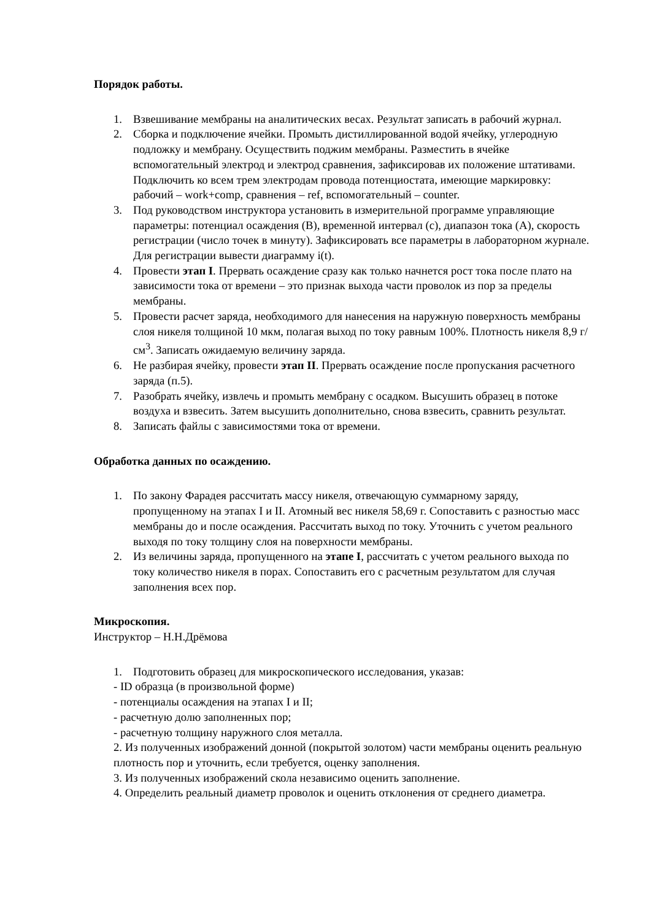Порядок работы.
1. Взвешивание мембраны на аналитических весах. Результат записать в рабочий журнал.
2. Сборка и подключение ячейки. Промыть дистиллированной водой ячейку, углеродную подложку и мембрану. Осуществить поджим мембраны. Разместить в ячейке вспомогательный электрод и электрод сравнения, зафиксировав их положение штативами. Подключить ко всем трем электродам провода потенциостата, имеющие маркировку: рабочий – work+comp, сравнения – ref, вспомогательный – counter.
3. Под руководством инструктора установить в измерительной программе управляющие параметры: потенциал осаждения (В), временной интервал (с), диапазон тока (А), скорость регистрации (число точек в минуту). Зафиксировать все параметры в лабораторном журнале. Для регистрации вывести диаграмму i(t).
4. Провести этап I. Прервать осаждение сразу как только начнется рост тока после плато на зависимости тока от времени – это признак выхода части проволок из пор за пределы мембраны.
5. Провести расчет заряда, необходимого для нанесения на наружную поверхность мембраны слоя никеля толщиной 10 мкм, полагая выход по току равным 100%. Плотность никеля 8,9 г/см<sup>3</sup>. Записать ожидаемую величину заряда.
6. Не разбирая ячейку, провести этап II. Прервать осаждение после пропускания расчетного заряда (п.5).
7. Разобрать ячейку, извлечь и промыть мембрану с осадком. Высушить образец в потоке воздуха и взвесить. Затем высушить дополнительно, снова взвесить, сравнить результат.
8. Записать файлы с зависимостями тока от времени.
Обработка данных по осаждению.
1. По закону Фарадея рассчитать массу никеля, отвечающую суммарному заряду, пропущенному на этапах I и II. Атомный вес никеля 58,69 г. Сопоставить с разностью масс мембраны до и после осаждения. Рассчитать выход по току. Уточнить с учетом реального выходя по току толщину слоя на поверхности мембраны.
2. Из величины заряда, пропущенного на этапе I, рассчитать с учетом реального выхода по току количество никеля в порах. Сопоставить его с расчетным результатом для случая заполнения всех пор.
Микроскопия.
Инструктор – Н.Н.Дрёмова
1. Подготовить образец для микроскопического исследования, указав:
- ID образца (в произвольной форме)
- потенциалы осаждения на этапах I и II;
- расчетную долю заполненных пор;
- расчетную толщину наружного слоя металла.
2. Из полученных изображений донной (покрытой золотом) части мембраны оценить реальную плотность пор и уточнить, если требуется, оценку заполнения.
3. Из полученных изображений скола независимо оценить заполнение.
4. Определить реальный диаметр проволок и оценить отклонения от среднего диаметра.